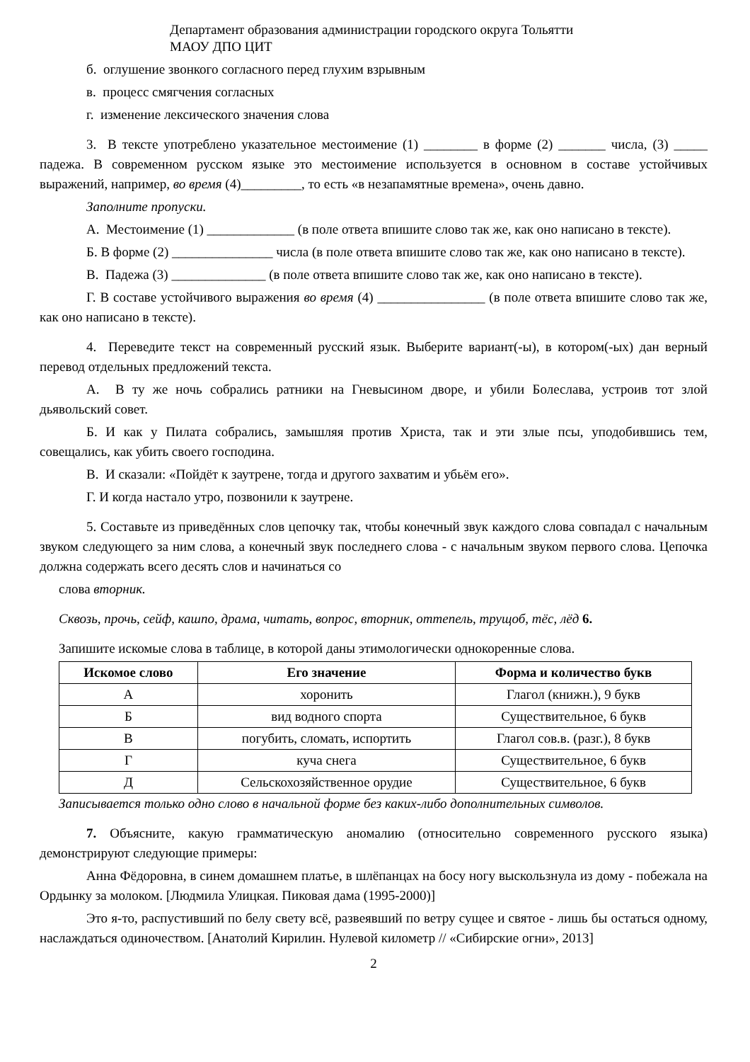Департамент образования администрации городского округа Тольятти
МАОУ ДПО ЦИТ
б. оглушение звонкого согласного перед глухим взрывным
в. процесс смягчения согласных
г. изменение лексического значения слова
3. В тексте употреблено указательное местоимение (1) ________ в форме (2) _______ числа, (3) _____ падежа. В современном русском языке это местоимение используется в основном в составе устойчивых выражений, например, во время (4)_________, то есть «в незапамятные времена», очень давно.
Заполните пропуски.
А. Местоимение (1) _____________ (в поле ответа впишите слово так же, как оно написано в тексте).
Б. В форме (2) _______________ числа (в поле ответа впишите слово так же, как оно написано в тексте).
В. Падежа (3) ______________ (в поле ответа впишите слово так же, как оно написано в тексте).
Г. В составе устойчивого выражения во время (4) ________________ (в поле ответа впишите слово так же, как оно написано в тексте).
4. Переведите текст на современный русский язык. Выберите вариант(-ы), в котором(-ых) дан верный перевод отдельных предложений текста.
А. В ту же ночь собрались ратники на Гневысином дворе, и убили Болеслава, устроив тот злой дьявольский совет.
Б. И как у Пилата собрались, замышляя против Христа, так и эти злые псы, уподобившись тем, совещались, как убить своего господина.
В. И сказали: «Пойдёт к заутрене, тогда и другого захватим и убьём его».
Г. И когда настало утро, позвонили к заутрене.
5. Составьте из приведённых слов цепочку так, чтобы конечный звук каждого слова совпадал с начальным звуком следующего за ним слова, а конечный звук последнего слова - с начальным звуком первого слова. Цепочка должна содержать всего десять слов и начинаться со
слова вторник.
Сквозь, прочь, сейф, кашпо, драма, читать, вопрос, вторник, оттепель, трущоб, тёс, лёд 6.
Запишите искомые слова в таблице, в которой даны этимологически однокоренные слова.
| Искомое слово | Его значение | Форма и количество букв |
| --- | --- | --- |
| А | хоронить | Глагол (книжн.), 9 букв |
| Б | вид водного спорта | Существительное, 6 букв |
| В | погубить, сломать, испортить | Глагол сов.в. (разг.), 8 букв |
| Г | куча снега | Существительное, 6 букв |
| Д | Сельскохозяйственное орудие | Существительное, 6 букв |
Записывается только одно слово в начальной форме без каких-либо дополнительных символов.
7. Объясните, какую грамматическую аномалию (относительно современного русского языка) демонстрируют следующие примеры:
Анна Фёдоровна, в синем домашнем платье, в шлёпанцах на босу ногу выскользнула из дому - побежала на Ордынку за молоком. [Людмила Улицкая. Пиковая дама (1995-2000)]
Это я-то, распустивший по белу свету всё, развеявший по ветру сущее и святое - лишь бы остаться одному, наслаждаться одиночеством. [Анатолий Кирилин. Нулевой километр // «Сибирские огни», 2013]
2